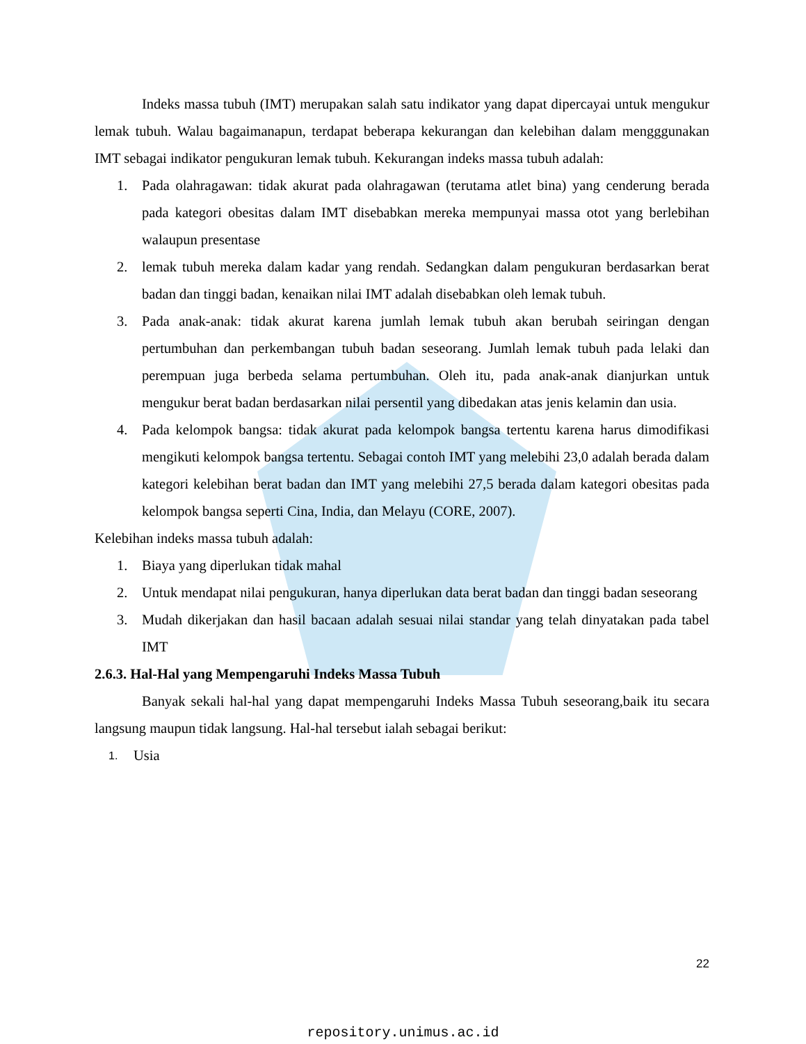Indeks massa tubuh (IMT) merupakan salah satu indikator yang dapat dipercayai untuk mengukur lemak tubuh. Walau bagaimanapun, terdapat beberapa kekurangan dan kelebihan dalam mengggunakan IMT sebagai indikator pengukuran lemak tubuh. Kekurangan indeks massa tubuh adalah:
1. Pada olahragawan: tidak akurat pada olahragawan (terutama atlet bina) yang cenderung berada pada kategori obesitas dalam IMT disebabkan mereka mempunyai massa otot yang berlebihan walaupun presentase
2. lemak tubuh mereka dalam kadar yang rendah. Sedangkan dalam pengukuran berdasarkan berat badan dan tinggi badan, kenaikan nilai IMT adalah disebabkan oleh lemak tubuh.
3. Pada anak-anak: tidak akurat karena jumlah lemak tubuh akan berubah seiringan dengan pertumbuhan dan perkembangan tubuh badan seseorang. Jumlah lemak tubuh pada lelaki dan perempuan juga berbeda selama pertumbuhan. Oleh itu, pada anak-anak dianjurkan untuk mengukur berat badan berdasarkan nilai persentil yang dibedakan atas jenis kelamin dan usia.
4. Pada kelompok bangsa: tidak akurat pada kelompok bangsa tertentu karena harus dimodifikasi mengikuti kelompok bangsa tertentu. Sebagai contoh IMT yang melebihi 23,0 adalah berada dalam kategori kelebihan berat badan dan IMT yang melebihi 27,5 berada dalam kategori obesitas pada kelompok bangsa seperti Cina, India, dan Melayu (CORE, 2007).
Kelebihan indeks massa tubuh adalah:
1. Biaya yang diperlukan tidak mahal
2. Untuk mendapat nilai pengukuran, hanya diperlukan data berat badan dan tinggi badan seseorang
3. Mudah dikerjakan dan hasil bacaan adalah sesuai nilai standar yang telah dinyatakan pada tabel IMT
2.6.3. Hal-Hal yang Mempengaruhi Indeks Massa Tubuh
Banyak sekali hal-hal yang dapat mempengaruhi Indeks Massa Tubuh seseorang,baik itu secara langsung maupun tidak langsung. Hal-hal tersebut ialah sebagai berikut:
1. Usia
22
repository.unimus.ac.id